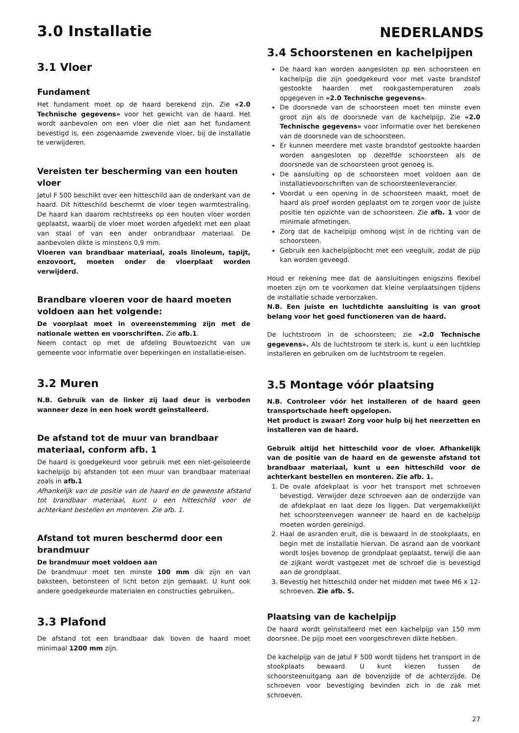NEDERLANDS
3.0 Installatie
3.1 Vloer
Fundament
Het fundament moet op de haard berekend zijn. Zie «2.0 Technische gegevens» voor het gewicht van de haard. Het wordt aanbevolen om een vloer die niet aan het fundament bevestigd is, een zogenaamde zwevende vloer, bij de installatie te verwijderen.
Vereisten ter bescherming van een houten vloer
Jøtul F 500 beschikt over een hitteschild aan de onderkant van de haard. Dit hitteschild beschermt de vloer tegen warmtestraling. De haard kan daarom rechtstreeks op een houten vloer worden geplaatst, waarbij de vloer moet worden afgedekt met een plaat van staal of van een ander onbrandbaar materiaal. De aanbevolen dikte is minstens 0,9 mm.
Vloeren van brandbaar materiaal, zoals linoleum, tapijt, enzovoort, moeten onder de vloerplaat worden verwijderd.
Brandbare vloeren voor de haard moeten voldoen aan het volgende:
De voorplaat moet in overeenstemming zijn met de nationale wetten en voorschriften. Zie afb.1.
Neem contact op met de afdeling Bouwtoezicht van uw gemeente voor informatie over beperkingen en installatie-eisen.
3.2 Muren
N.B. Gebruik van de linker zij laad deur is verboden wanneer deze in een hoek wordt geïnstalleerd.
De afstand tot de muur van brandbaar materiaal, conform afb. 1
De haard is goedgekeurd voor gebruik met een niet-geïsoleerde kachelpijp bij afstanden tot een muur van brandbaar materiaal zoals in afb.1
Afhankelijk van de positie van de haard en de gewenste afstand tot brandbaar materiaal, kunt u een hitteschild voor de achterkant bestellen en monteren. Zie afb. 1.
Afstand tot muren beschermd door een brandmuur
De brandmuur moet voldoen aan
De brandmuur moet ten minste 100 mm dik zijn en van baksteen, betonsteen of licht beton zijn gemaakt. U kunt ook andere goedgekeurde materialen en constructies gebruiken,.
3.3 Plafond
De afstand tot een brandbaar dak boven de haard moet minimaal 1200 mm zijn.
3.4 Schoorstenen en kachelpijpen
De haard kan worden aangesloten op een schoorsteen en kachelpijp die zijn goedgekeurd voor met vaste brandstof gestookte haarden met rookgastemperaturen zoals opgegeven in «2.0 Technische gegevens».
De doorsnede van de schoorsteen moet ten minste even groot zijn als de doorsnede van de kachelpijp. Zie «2.0 Technische gegevens» voor informatie over het berekenen van de doorsnede van de schoorsteen.
Er kunnen meerdere met vaste brandstof gestookte haarden worden aangesloten op dezelfde schoorsteen als de doorsnede van de schoorsteen groot genoeg is.
De aansluiting op de schoorsteen moet voldoen aan de installatievoorschriften van de schoorsteenleverancier.
Voordat u een opening in de schoorsteen maakt, moet de haard als proef worden geplaatst om te zorgen voor de juiste positie ten opzichte van de schoorsteen. Zie afb. 1 voor de minimale afmetingen.
Zorg dat de kachelpijp omhoog wijst in de richting van de schoorsteen.
Gebruik een kachelpijpbocht met een veegluik, zodat de pijp kan worden geveegd.
Houd er rekening mee dat de aansluitingen enigszins flexibel moeten zijn om te voorkomen dat kleine verplaatsingen tijdens de installatie schade veroorzaken.
N.B. Een juiste en luchtdichte aansluiting is van groot belang voor het goed functioneren van de haard.
De luchtstroom in de schoorsteen; zie «2.0 Technische gegevens». Als de luchtstroom te sterk is, kunt u een luchtklep installeren en gebruiken om de luchtstroom te regelen.
3.5 Montage vóór plaatsing
N.B. Controleer vóór het installeren of de haard geen transportschade heeft opgelopen.
Het product is zwaar! Zorg voor hulp bij het neerzetten en installeren van de haard.
Gebruik altijd het hitteschild voor de vloer. Afhankelijk van de positie van de haard en de gewenste afstand tot brandbaar materiaal, kunt u een hitteschild voor de achterkant bestellen en monteren. Zie afb. 1.
1. De ovale afdekplaat is voor het transport met schroeven bevestigd. Verwijder deze schroeven aan de onderzijde van de afdekplaat en laat deze los liggen. Dat vergemakkelijkt het schoorsteenvegen wanneer de haard en de kachelpijp moeten worden gereinigd.
2. Haal de asranden eruit, die is bewaard in de stookplaats, en begin met de installatie hiervan. De asrand aan de voorkant wordt losjes bovenop de grondplaat geplaatst, terwijl die aan de zijkant wordt vastgezet met de schroef die is bevestigd aan de grondplaat.
3. Bevestig het hitteschild onder het midden met twee M6 x 12-schroeven. Zie afb. 5.
Plaatsing van de kachelpijp
De haard wordt geïnstalleerd met een kachelpijp van 150 mm doorsnee. De pijp moet een voorgeschreven dikte hebben.
De kachelpijp van de Jøtul F 500 wordt tijdens het transport in de stookplaats bewaard. U kunt kiezen tussen de schoorsteenuitgang aan de bovenzijde of de achterzijde. De schroeven voor bevestiging bevinden zich in de zak met schroeven.
27